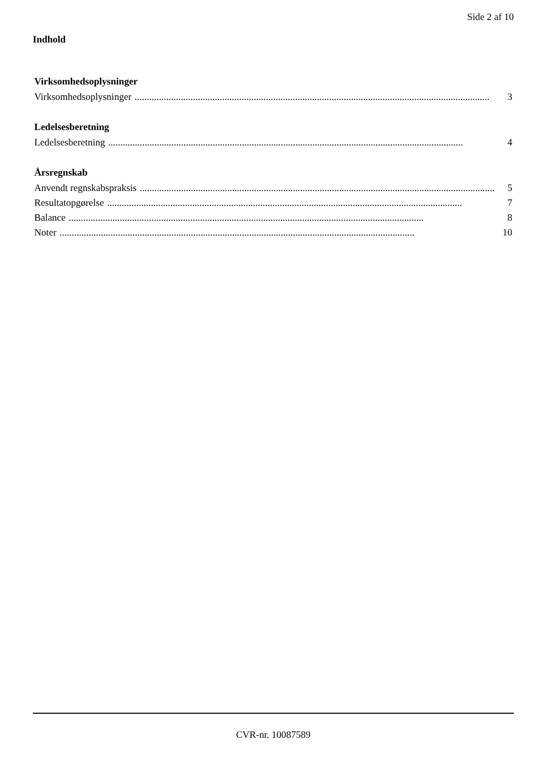Side 2 af 10
Indhold
Virksomhedsoplysninger
Virksomhedsoplysninger.................................................................................................................................................. 3
Ledelsesberetning
Ledelsesberetning.................................................................................................................................................. 4
Årsregnskab
Anvendt regnskabspraksis.................................................................................................................................................. 5
Resultatopgørelse.................................................................................................................................................. 7
Balance.................................................................................................................................................. 8
Noter.................................................................................................................................................. 10
CVR-nr. 10087589